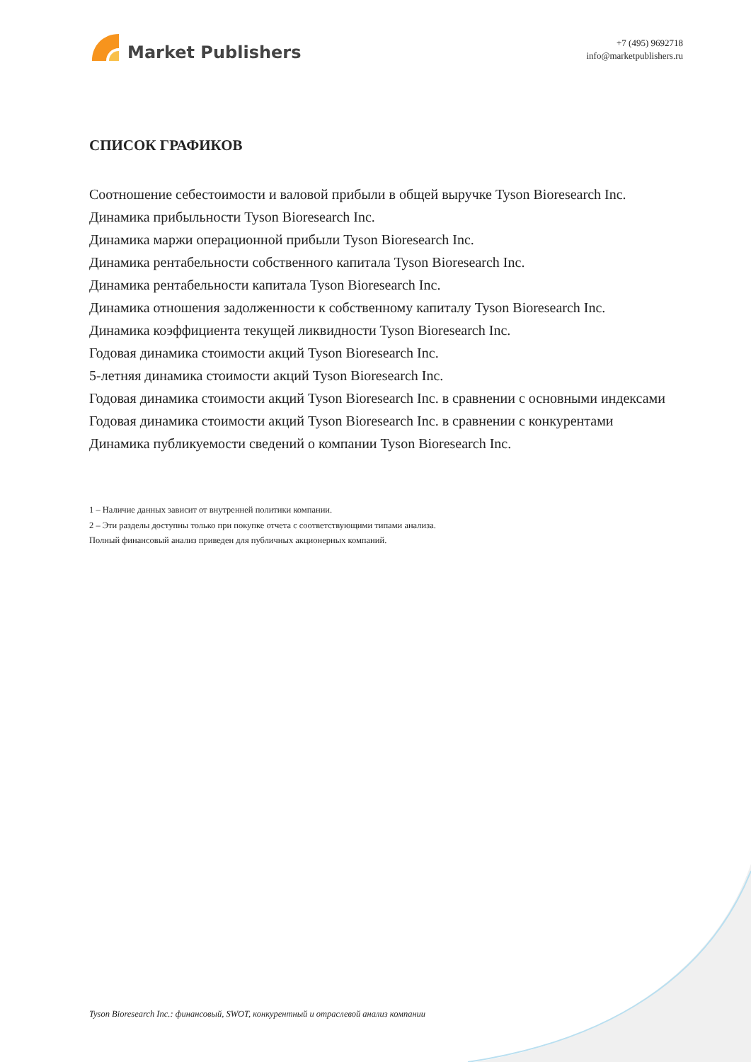Market Publishers
+7 (495) 9692718
info@marketpublishers.ru
СПИСОК ГРАФИКОВ
Соотношение себестоимости и валовой прибыли в общей выручке Tyson Bioresearch Inc.
Динамика прибыльности Tyson Bioresearch Inc.
Динамика маржи операционной прибыли Tyson Bioresearch Inc.
Динамика рентабельности собственного капитала Tyson Bioresearch Inc.
Динамика рентабельности капитала Tyson Bioresearch Inc.
Динамика отношения задолженности к собственному капиталу Tyson Bioresearch Inc.
Динамика коэффициента текущей ликвидности Tyson Bioresearch Inc.
Годовая динамика стоимости акций Tyson Bioresearch Inc.
5-летняя динамика стоимости акций Tyson Bioresearch Inc.
Годовая динамика стоимости акций Tyson Bioresearch Inc. в сравнении с основными индексами
Годовая динамика стоимости акций Tyson Bioresearch Inc. в сравнении с конкурентами
Динамика публикуемости сведений о компании Tyson Bioresearch Inc.
1 – Наличие данных зависит от внутренней политики компании.
2 – Эти разделы доступны только при покупке отчета с соответствующими типами анализа.
Полный финансовый анализ приведен для публичных акционерных компаний.
Tyson Bioresearch Inc.: финансовый, SWOT, конкурентный и отраслевой анализ компании